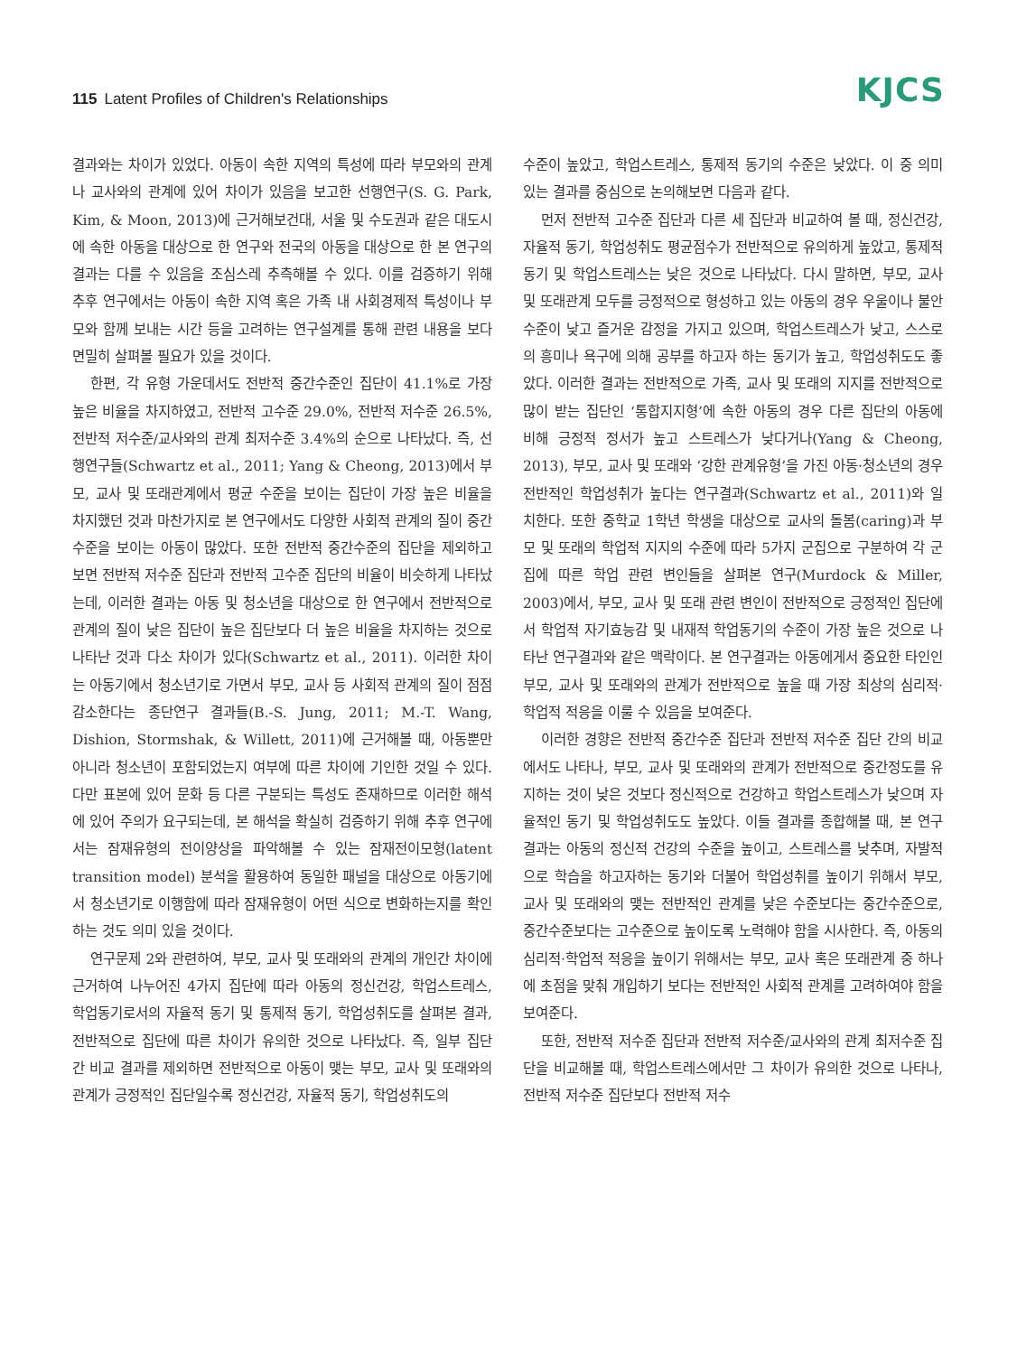115 Latent Profiles of Children's Relationships
KJCS
결과와는 차이가 있었다. 아동이 속한 지역의 특성에 따라 부모와의 관계나 교사와의 관계에 있어 차이가 있음을 보고한 선행연구(S. G. Park, Kim, & Moon, 2013)에 근거해보건대, 서울 및 수도권과 같은 대도시에 속한 아동을 대상으로 한 연구와 전국의 아동을 대상으로 한 본 연구의 결과는 다를 수 있음을 조심스레 추측해볼 수 있다. 이를 검증하기 위해 추후 연구에서는 아동이 속한 지역 혹은 가족 내 사회경제적 특성이나 부모와 함께 보내는 시간 등을 고려하는 연구설계를 통해 관련 내용을 보다 면밀히 살펴볼 필요가 있을 것이다.
한편, 각 유형 가운데서도 전반적 중간수준인 집단이 41.1%로 가장 높은 비율을 차지하였고, 전반적 고수준 29.0%, 전반적 저수준 26.5%, 전반적 저수준/교사와의 관계 최저수준 3.4%의 순으로 나타났다. 즉, 선행연구들(Schwartz et al., 2011; Yang & Cheong, 2013)에서 부모, 교사 및 또래관계에서 평균 수준을 보이는 집단이 가장 높은 비율을 차지했던 것과 마찬가지로 본 연구에서도 다양한 사회적 관계의 질이 중간수준을 보이는 아동이 많았다. 또한 전반적 중간수준의 집단을 제외하고 보면 전반적 저수준 집단과 전반적 고수준 집단의 비율이 비슷하게 나타났는데, 이러한 결과는 아동 및 청소년을 대상으로 한 연구에서 전반적으로 관계의 질이 낮은 집단이 높은 집단보다 더 높은 비율을 차지하는 것으로 나타난 것과 다소 차이가 있다(Schwartz et al., 2011). 이러한 차이는 아동기에서 청소년기로 가면서 부모, 교사 등 사회적 관계의 질이 점점 감소한다는 종단연구 결과들(B.-S. Jung, 2011; M.-T. Wang, Dishion, Stormshak, & Willett, 2011)에 근거해볼 때, 아동뿐만 아니라 청소년이 포함되었는지 여부에 따른 차이에 기인한 것일 수 있다. 다만 표본에 있어 문화 등 다른 구분되는 특성도 존재하므로 이러한 해석에 있어 주의가 요구되는데, 본 해석을 확실히 검증하기 위해 추후 연구에서는 잠재유형의 전이양상을 파악해볼 수 있는 잠재전이모형(latent transition model) 분석을 활용하여 동일한 패널을 대상으로 아동기에서 청소년기로 이행함에 따라 잠재유형이 어떤 식으로 변화하는지를 확인하는 것도 의미 있을 것이다.
연구문제 2와 관련하여, 부모, 교사 및 또래와의 관계의 개인간 차이에 근거하여 나누어진 4가지 집단에 따라 아동의 정신건강, 학업스트레스, 학업동기로서의 자율적 동기 및 통제적 동기, 학업성취도를 살펴본 결과, 전반적으로 집단에 따른 차이가 유의한 것으로 나타났다. 즉, 일부 집단 간 비교 결과를 제외하면 전반적으로 아동이 맺는 부모, 교사 및 또래와의 관계가 긍정적인 집단일수록 정신건강, 자율적 동기, 학업성취도의
수준이 높았고, 학업스트레스, 통제적 동기의 수준은 낮았다. 이 중 의미있는 결과를 중심으로 논의해보면 다음과 같다.
먼저 전반적 고수준 집단과 다른 세 집단과 비교하여 볼 때, 정신건강, 자율적 동기, 학업성취도 평균점수가 전반적으로 유의하게 높았고, 통제적 동기 및 학업스트레스는 낮은 것으로 나타났다. 다시 말하면, 부모, 교사 및 또래관계 모두를 긍정적으로 형성하고 있는 아동의 경우 우울이나 불안수준이 낮고 즐거운 감정을 가지고 있으며, 학업스트레스가 낮고, 스스로의 흥미나 욕구에 의해 공부를 하고자 하는 동기가 높고, 학업성취도도 좋았다. 이러한 결과는 전반적으로 가족, 교사 및 또래의 지지를 전반적으로 많이 받는 집단인 ‘통합지지형’에 속한 아동의 경우 다른 집단의 아동에 비해 긍정적 정서가 높고 스트레스가 낮다거나(Yang & Cheong, 2013), 부모, 교사 및 또래와 ‘강한 관계유형’을 가진 아동·청소년의 경우 전반적인 학업성취가 높다는 연구결과(Schwartz et al., 2011)와 일치한다. 또한 중학교 1학년 학생을 대상으로 교사의 돌봄(caring)과 부모 및 또래의 학업적 지지의 수준에 따라 5가지 군집으로 구분하여 각 군집에 따른 학업 관련 변인들을 살펴본 연구(Murdock & Miller, 2003)에서, 부모, 교사 및 또래 관련 변인이 전반적으로 긍정적인 집단에서 학업적 자기효능감 및 내재적 학업동기의 수준이 가장 높은 것으로 나타난 연구결과와 같은 맥락이다. 본 연구결과는 아동에게서 중요한 타인인 부모, 교사 및 또래와의 관계가 전반적으로 높을 때 가장 최상의 심리적·학업적 적응을 이룰 수 있음을 보여준다.
이러한 경향은 전반적 중간수준 집단과 전반적 저수준 집단 간의 비교에서도 나타나, 부모, 교사 및 또래와의 관계가 전반적으로 중간정도를 유지하는 것이 낮은 것보다 정신적으로 건강하고 학업스트레스가 낮으며 자율적인 동기 및 학업성취도도 높았다. 이들 결과를 종합해볼 때, 본 연구결과는 아동의 정신적 건강의 수준을 높이고, 스트레스를 낮추며, 자발적으로 학습을 하고자하는 동기와 더불어 학업성취를 높이기 위해서 부모, 교사 및 또래와의 맺는 전반적인 관계를 낮은 수준보다는 중간수준으로, 중간수준보다는 고수준으로 높이도록 노력해야 함을 시사한다. 즉, 아동의 심리적·학업적 적응을 높이기 위해서는 부모, 교사 혹은 또래관계 중 하나에 초점을 맞춰 개입하기 보다는 전반적인 사회적 관계를 고려하여야 함을 보여준다.
또한, 전반적 저수준 집단과 전반적 저수준/교사와의 관계 최저수준 집단을 비교해볼 때, 학업스트레스에서만 그 차이가 유의한 것으로 나타나, 전반적 저수준 집단보다 전반적 저수